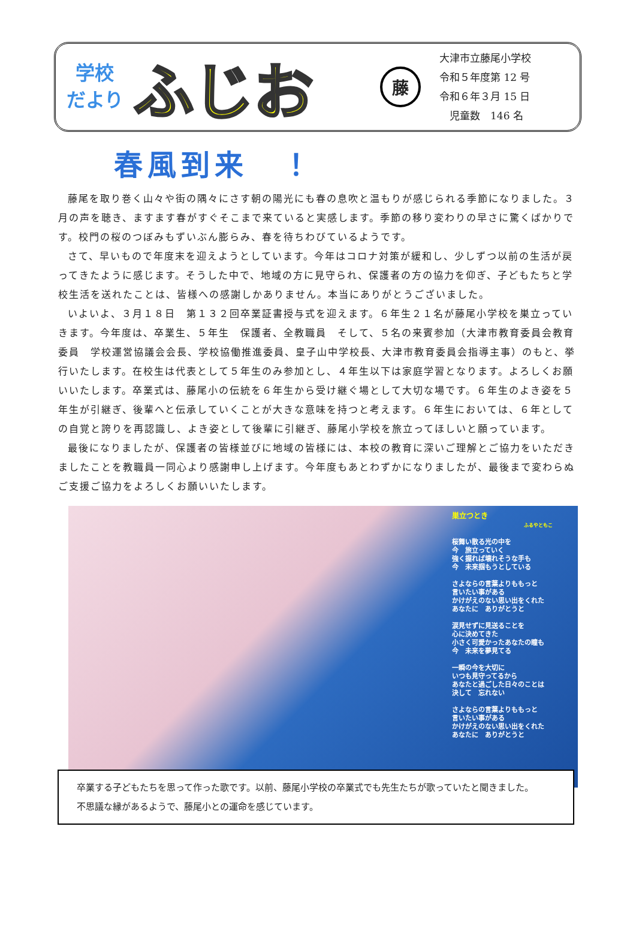学校
だより
ふじお
藤
大津市立藤尾小学校
令和５年度第 12 号
令和６年３月 15 日
　児童数　146 名
春風到来　！
藤尾を取り巻く山々や街の隅々にさす朝の陽光にも春の息吹と温もりが感じられる季節になりました。３月の声を聴き、ますます春がすぐそこまで来ていると実感します。季節の移り変わりの早さに驚くばかりです。校門の桜のつぼみもずいぶん膨らみ、春を待ちわびているようです。
さて、早いもので年度末を迎えようとしています。今年はコロナ対策が緩和し、少しずつ以前の生活が戻ってきたように感じます。そうした中で、地域の方に見守られ、保護者の方の協力を仰ぎ、子どもたちと学校生活を送れたことは、皆様への感謝しかありません。本当にありがとうございました。
いよいよ、３月１８日　第１３２回卒業証書授与式を迎えます。６年生２１名が藤尾小学校を巣立っていきます。今年度は、卒業生、５年生　保護者、全教職員　そして、５名の来賓参加（大津市教育委員会教育委員　学校運営協議会会長、学校協働推進委員、皇子山中学校長、大津市教育委員会指導主事）のもと、挙行いたします。在校生は代表として５年生のみ参加とし、４年生以下は家庭学習となります。よろしくお願いいたします。卒業式は、藤尾小の伝統を６年生から受け継ぐ場として大切な場です。６年生のよき姿を５年生が引継ぎ、後輩へと伝承していくことが大きな意味を持つと考えます。６年生においては、６年としての自覚と誇りを再認識し、よき姿として後輩に引継ぎ、藤尾小学校を旅立ってほしいと願っています。
最後になりましたが、保護者の皆様並びに地域の皆様には、本校の教育に深いご理解とご協力をいただきましたことを教職員一同心より感謝申し上げます。今年度もあとわずかになりましたが、最後まで変わらぬご支援ご協力をよろしくお願いいたします。
巣立つとき
ふるやともこ
桜舞い散る光の中を
今　旅立っていく
強く握れば壊れそうな手も
今　未来掴もうとしている
さよならの言葉よりももっと
言いたい事がある
かけがえのない思い出をくれた
あなたに　ありがとうと
涙見せずに見送ることを
心に決めてきた
小さく可愛かったあなたの瞳も
今　未来を夢見てる
一瞬の今を大切に
いつも見守ってるから
あなたと過ごした日々のことは
決して　忘れない
さよならの言葉よりももっと
言いたい事がある
かけがえのない思い出をくれた
あなたに　ありがとうと
卒業する子どもたちを思って作った歌です。以前、藤尾小学校の卒業式でも先生たちが歌っていたと聞きました。
不思議な縁があるようで、藤尾小との運命を感じています。